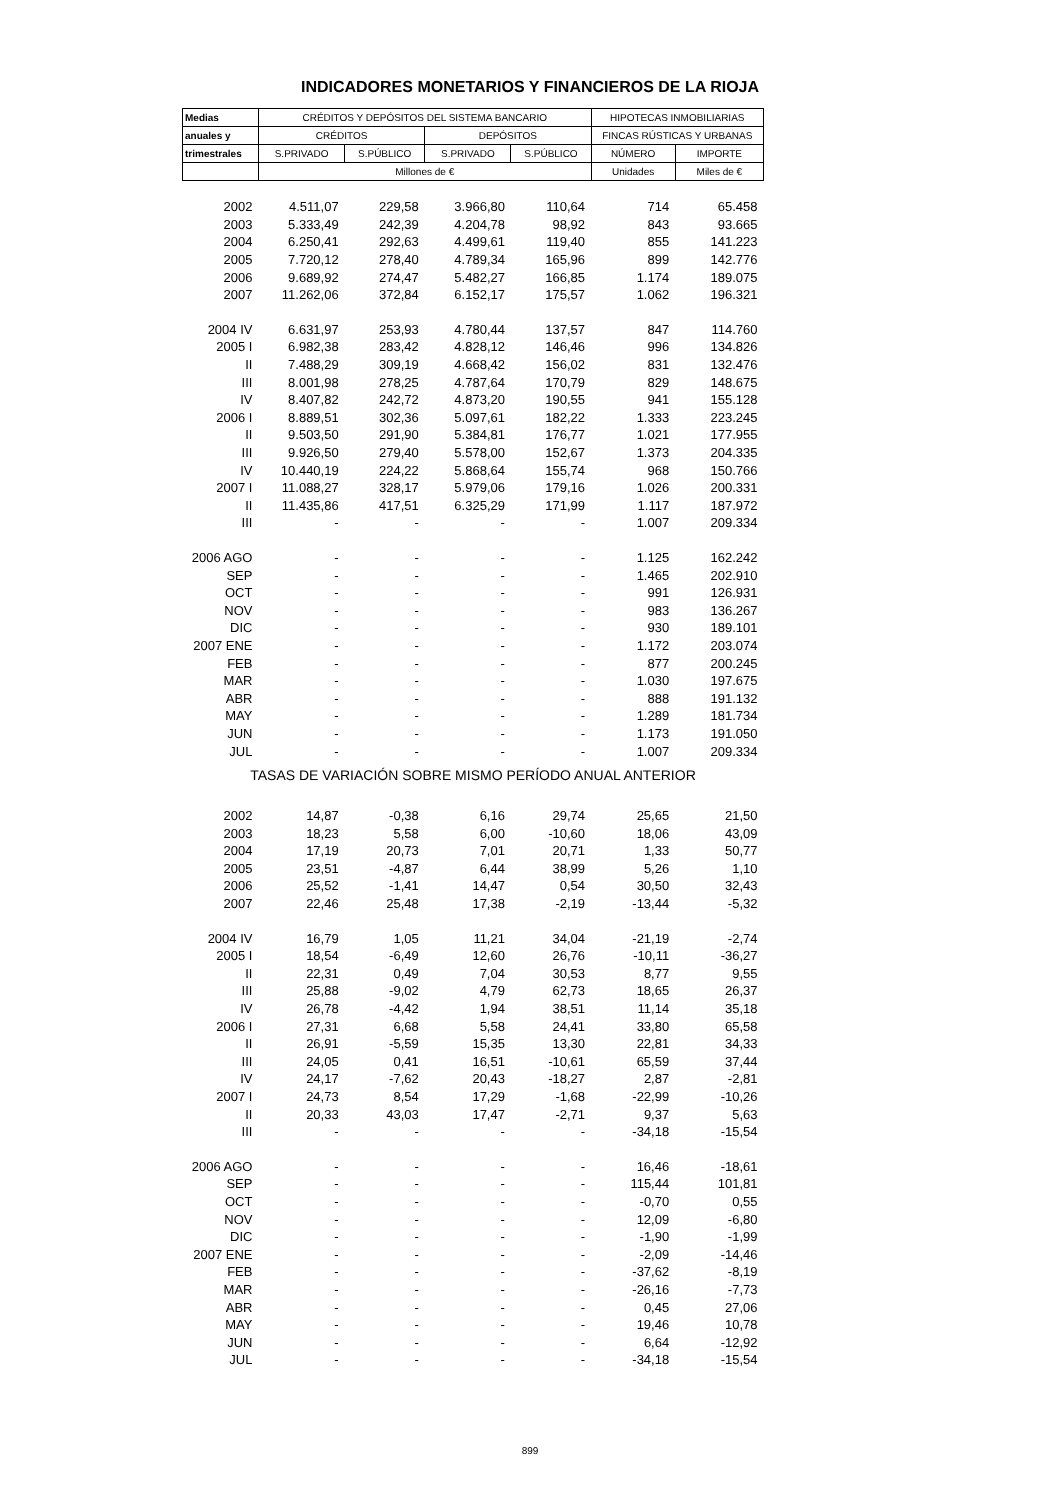INDICADORES MONETARIOS Y FINANCIEROS DE LA RIOJA
| Medias | CRÉDITOS Y DEPÓSITOS DEL SISTEMA BANCARIO | | | | HIPOTECAS INMOBILIARIAS | |
| --- | --- | --- | --- | --- | --- | --- |
| anuales y | CRÉDITOS | | DEPÓSITOS | | FINCAS RÚSTICAS Y URBANAS | |
| trimestrales | S.PRIVADO | S.PÚBLICO | S.PRIVADO | S.PÚBLICO | NÚMERO | IMPORTE |
| | Millones de € | | | | Unidades | Miles de € |
| 2002 | 4.511,07 | 229,58 | 3.966,80 | 110,64 | 714 | 65.458 |
| 2003 | 5.333,49 | 242,39 | 4.204,78 | 98,92 | 843 | 93.665 |
| 2004 | 6.250,41 | 292,63 | 4.499,61 | 119,40 | 855 | 141.223 |
| 2005 | 7.720,12 | 278,40 | 4.789,34 | 165,96 | 899 | 142.776 |
| 2006 | 9.689,92 | 274,47 | 5.482,27 | 166,85 | 1.174 | 189.075 |
| 2007 | 11.262,06 | 372,84 | 6.152,17 | 175,57 | 1.062 | 196.321 |
| 2004 IV | 6.631,97 | 253,93 | 4.780,44 | 137,57 | 847 | 114.760 |
| 2005 I | 6.982,38 | 283,42 | 4.828,12 | 146,46 | 996 | 134.826 |
| II | 7.488,29 | 309,19 | 4.668,42 | 156,02 | 831 | 132.476 |
| III | 8.001,98 | 278,25 | 4.787,64 | 170,79 | 829 | 148.675 |
| IV | 8.407,82 | 242,72 | 4.873,20 | 190,55 | 941 | 155.128 |
| 2006 I | 8.889,51 | 302,36 | 5.097,61 | 182,22 | 1.333 | 223.245 |
| II | 9.503,50 | 291,90 | 5.384,81 | 176,77 | 1.021 | 177.955 |
| III | 9.926,50 | 279,40 | 5.578,00 | 152,67 | 1.373 | 204.335 |
| IV | 10.440,19 | 224,22 | 5.868,64 | 155,74 | 968 | 150.766 |
| 2007 I | 11.088,27 | 328,17 | 5.979,06 | 179,16 | 1.026 | 200.331 |
| II | 11.435,86 | 417,51 | 6.325,29 | 171,99 | 1.117 | 187.972 |
| III | - | - | - | - | 1.007 | 209.334 |
| 2006 AGO | - | - | - | - | 1.125 | 162.242 |
| SEP | - | - | - | - | 1.465 | 202.910 |
| OCT | - | - | - | - | 991 | 126.931 |
| NOV | - | - | - | - | 983 | 136.267 |
| DIC | - | - | - | - | 930 | 189.101 |
| 2007 ENE | - | - | - | - | 1.172 | 203.074 |
| FEB | - | - | - | - | 877 | 200.245 |
| MAR | - | - | - | - | 1.030 | 197.675 |
| ABR | - | - | - | - | 888 | 191.132 |
| MAY | - | - | - | - | 1.289 | 181.734 |
| JUN | - | - | - | - | 1.173 | 191.050 |
| JUL | - | - | - | - | 1.007 | 209.334 |
| TASAS DE VARIACIÓN SOBRE MISMO PERÍODO ANUAL ANTERIOR | | | | | | |
| 2002 | 14,87 | -0,38 | 6,16 | 29,74 | 25,65 | 21,50 |
| 2003 | 18,23 | 5,58 | 6,00 | -10,60 | 18,06 | 43,09 |
| 2004 | 17,19 | 20,73 | 7,01 | 20,71 | 1,33 | 50,77 |
| 2005 | 23,51 | -4,87 | 6,44 | 38,99 | 5,26 | 1,10 |
| 2006 | 25,52 | -1,41 | 14,47 | 0,54 | 30,50 | 32,43 |
| 2007 | 22,46 | 25,48 | 17,38 | -2,19 | -13,44 | -5,32 |
| 2004 IV | 16,79 | 1,05 | 11,21 | 34,04 | -21,19 | -2,74 |
| 2005 I | 18,54 | -6,49 | 12,60 | 26,76 | -10,11 | -36,27 |
| II | 22,31 | 0,49 | 7,04 | 30,53 | 8,77 | 9,55 |
| III | 25,88 | -9,02 | 4,79 | 62,73 | 18,65 | 26,37 |
| IV | 26,78 | -4,42 | 1,94 | 38,51 | 11,14 | 35,18 |
| 2006 I | 27,31 | 6,68 | 5,58 | 24,41 | 33,80 | 65,58 |
| II | 26,91 | -5,59 | 15,35 | 13,30 | 22,81 | 34,33 |
| III | 24,05 | 0,41 | 16,51 | -10,61 | 65,59 | 37,44 |
| IV | 24,17 | -7,62 | 20,43 | -18,27 | 2,87 | -2,81 |
| 2007 I | 24,73 | 8,54 | 17,29 | -1,68 | -22,99 | -10,26 |
| II | 20,33 | 43,03 | 17,47 | -2,71 | 9,37 | 5,63 |
| III | - | - | - | - | -34,18 | -15,54 |
| 2006 AGO | - | - | - | - | 16,46 | -18,61 |
| SEP | - | - | - | - | 115,44 | 101,81 |
| OCT | - | - | - | - | -0,70 | 0,55 |
| NOV | - | - | - | - | 12,09 | -6,80 |
| DIC | - | - | - | - | -1,90 | -1,99 |
| 2007 ENE | - | - | - | - | -2,09 | -14,46 |
| FEB | - | - | - | - | -37,62 | -8,19 |
| MAR | - | - | - | - | -26,16 | -7,73 |
| ABR | - | - | - | - | 0,45 | 27,06 |
| MAY | - | - | - | - | 19,46 | 10,78 |
| JUN | - | - | - | - | 6,64 | -12,92 |
| JUL | - | - | - | - | -34,18 | -15,54 |
899